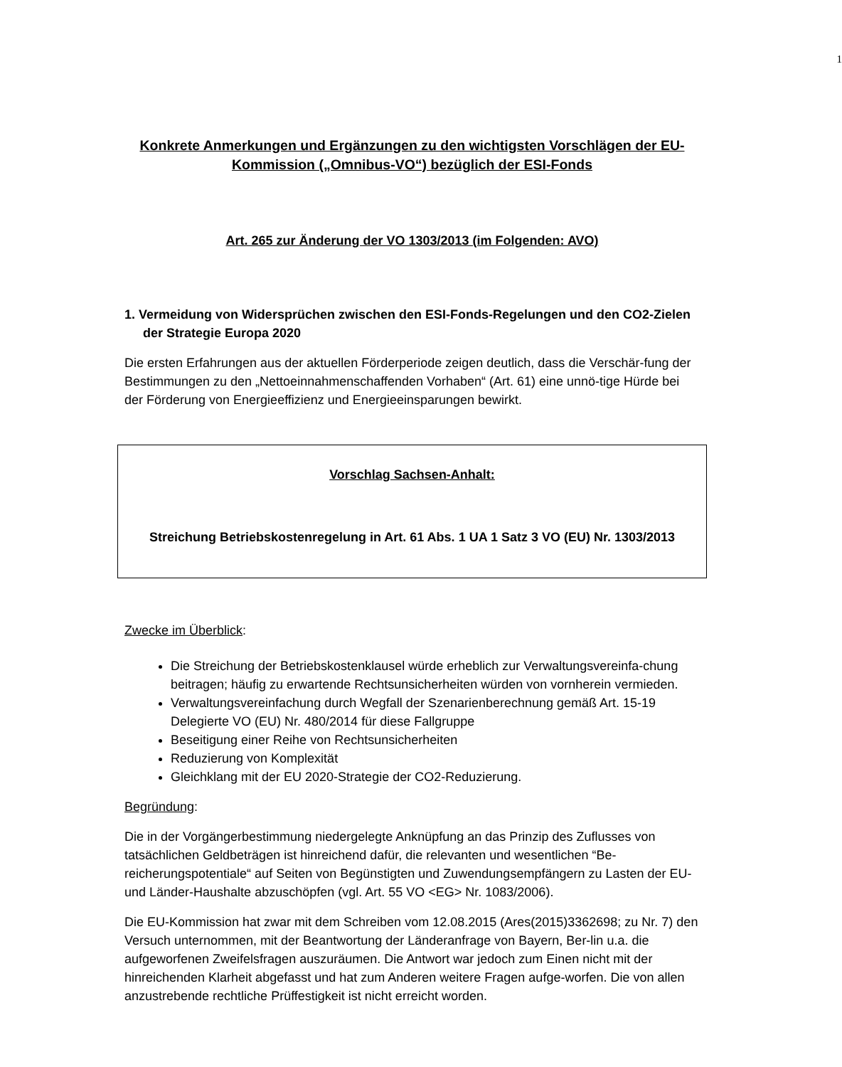1
Konkrete Anmerkungen und Ergänzungen zu den wichtigsten Vorschlägen der EU-Kommission („Omnibus-VO“) bezüglich der ESI-Fonds
Art. 265 zur Änderung der VO 1303/2013 (im Folgenden: AVO)
1. Vermeidung von Widersprüchen zwischen den ESI-Fonds-Regelungen und den CO2-Zielen der Strategie Europa 2020
Die ersten Erfahrungen aus der aktuellen Förderperiode zeigen deutlich, dass die Verschär-fung der Bestimmungen zu den „Nettoeinnahmenschaffenden Vorhaben“ (Art. 61) eine unnö-tige Hürde bei der Förderung von Energieeffizienz und Energieeinsparungen bewirkt.
Vorschlag Sachsen-Anhalt:
Streichung Betriebskostenregelung in Art. 61 Abs. 1 UA 1 Satz 3 VO (EU) Nr. 1303/2013
Zwecke im Überblick:
Die Streichung der Betriebskostenklausel würde erheblich zur Verwaltungsvereinfa-chung beitragen; häufig zu erwartende Rechtsunsicherheiten würden von vornherein vermieden.
Verwaltungsvereinfachung durch Wegfall der Szenarienberechnung gemäß Art. 15-19 Delegierte VO (EU) Nr. 480/2014 für diese Fallgruppe
Beseitigung einer Reihe von Rechtsunsicherheiten
Reduzierung von Komplexität
Gleichklang mit der EU 2020-Strategie der CO2-Reduzierung.
Begründung:
Die in der Vorgängerbestimmung niedergelegte Anknüpfung an das Prinzip des Zuflusses von tatsächlichen Geldbeträgen ist hinreichend dafür, die relevanten und wesentlichen “Be-reicherungspotentiale“ auf Seiten von Begünstigten und Zuwendungsempfängern zu Lasten der EU- und Länder-Haushalte abzuschöpfen (vgl. Art. 55 VO <EG> Nr. 1083/2006).
Die EU-Kommission hat zwar mit dem Schreiben vom 12.08.2015 (Ares(2015)3362698; zu Nr. 7) den Versuch unternommen, mit der Beantwortung der Länderanfrage von Bayern, Ber-lin u.a. die aufgeworfenen Zweifelsfragen auszuräumen. Die Antwort war jedoch zum Einen nicht mit der hinreichenden Klarheit abgefasst und hat zum Anderen weitere Fragen aufge-worfen. Die von allen anzustrebende rechtliche Prüffestigkeit ist nicht erreicht worden.